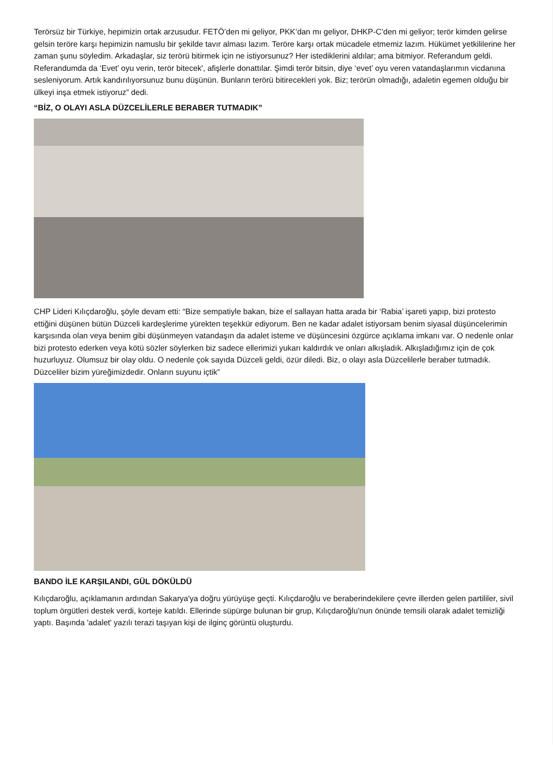Terörsüz bir Türkiye, hepimizin ortak arzusudur. FETÖ’den mi geliyor, PKK’dan mı geliyor, DHKP-C’den mi geliyor; terör kimden gelirse gelsin teröre karşı hepimizin namuslu bir şekilde tavır alması lazım. Teröre karşı ortak mücadele etmemiz lazım. Hükümet yetkililerine her zaman şunu söyledim. Arkadaşlar, siz terörü bitirmek için ne istiyorsunuz? Her istediklerini aldılar; ama bitmiyor. Referandum geldi. Referandumda da ‘Evet’ oyu verin, terör bitecek', afişlerle donattılar. Şimdi terör bitsin, diye ‘evet’ oyu veren vatandaşlarımın vicdanına sesleniyorum. Artık kandırılıyorsunuz bunu düşünün. Bunların terörü bitirecekleri yok. Biz; terörün olmadığı, adaletin egemen olduğu bir ülkeyi inşa etmek istiyoruz” dedi.
“BİZ, O OLAYI ASLA DÜZCELİLERLE BERABER TUTMADIK”
CHP Lideri Kılıçdaroğlu, şöyle devam etti: “Bize sempatiyle bakan, bize el sallayan hatta arada bir ‘Rabia’ işareti yapıp, bizi protesto ettiğini düşünen bütün Düzceli kardeşlerime yürekten teşekkür ediyorum. Ben ne kadar adalet istiyorsam benim siyasal düşüncelerimin karşısında olan veya benim gibi düşünmeyen vatandaşın da adalet isteme ve düşüncesini özgürce açıklama imkanı var. O nedenle onlar bizi protesto ederken veya kötü sözler söylerken biz sadece ellerimizi yukarı kaldırdık ve onları alkışladık. Alkışladığımız için de çok huzurluyuz. Olumsuz bir olay oldu. O nedenle çok sayıda Düzceli geldi, özür diledi. Biz, o olayı asla Düzcelilerle beraber tutmadık. Düzceliler bizim yüreğimizdedir. Onların suyunu içtik”
BANDO İLE KARŞILANDI, GÜL DÖKÜLDÜ
Kılıçdaroğlu, açıklamanın ardından Sakarya'ya doğru yürüyüşe geçti. Kılıçdaroğlu ve beraberindekilere çevre illerden gelen partililer, sivil toplum örgütleri destek verdi, korteje katıldı. Ellerinde süpürge bulunan bir grup, Kılıçdaroğlu'nun önünde temsili olarak adalet temizliği yaptı. Başında 'adalet' yazılı terazi taşıyan kişi de ilginç görüntü oluşturdu.